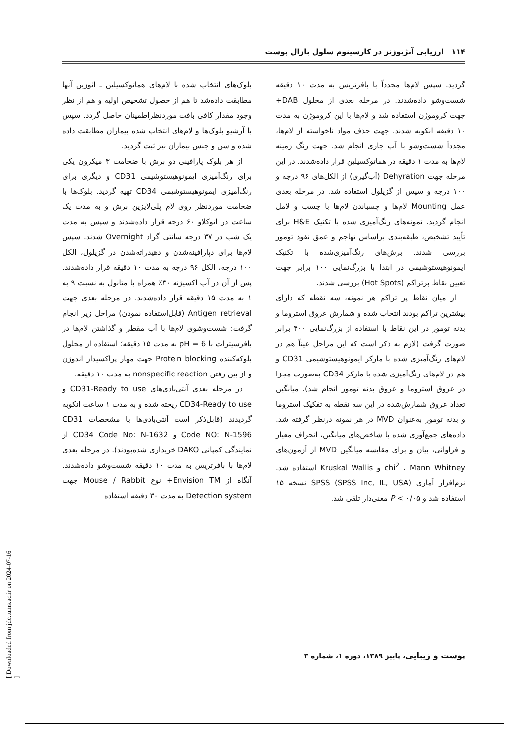۱۱۴ ارزیابی آنژیوژنز در کارسینوم سلول بازال پوست
بلوک‌های انتخاب شده با لام‌های هماتوکسیلین ـ ائوزین آنها مطابقت داده‌شد تا هم از حصول تشخیص اولیه و هم از نظر وجود مقدار کافی بافت موردنظراطمینان حاصل گردد. سپس با آرشیو بلوک‌ها و لام‌های انتخاب شده بیماران مطابقت داده شده و سن و جنس بیماران نیز ثبت گردید.
از هر بلوک پارافینی دو برش با ضخامت ۳ میکرون یکی برای رنگ‌آمیزی ایمونوهیستوشیمی CD31 و دیگری برای رنگ‌آمیزی ایمونوهیستوشیمی CD34 تهیه گردید. بلوک‌ها با ضخامت موردنظر روی لام پلی‌لایزین برش و به مدت یک ساعت در اتوکلاو ۶۰ درجه قرار داده‌شدند و سپس به مدت یک شب در ۳۷ درجه سانتی گراد Overnight شدند. سپس لام‌ها برای دپارافینه‌شدن و دهیدراته‌شدن در گزیلول، الکل ۱۰۰ درجه، الکل ۹۶ درجه به مدت ۱۰ دقیقه قرار داده‌شدند. پس از آن در آب اکسیژنه ۳۰٪ همراه با متانول به نسبت ۹ به ۱ به مدت ۱۵ دقیقه قرار داده‌شدند. در مرحله بعدی جهت Antigen retrieval (قابل‌استفاده نمودن) مراحل زیر انجام گرفت: شست‌وشوی لام‌ها با آب مقطر و گذاشتن لام‌ها در بافرسیترات با pH = 6 به مدت ۱۵ دقیقه؛ استفاده از محلول بلوکه‌کننده Protein blocking جهت مهار پراکسیداز اندوژن و از بین رفتن nonspecific reaction به مدت ۱۰ دقیقه.
در مرحله بعدی آنتی‌بادی‌های CD31-Ready to use و CD34-Ready to use ریخته شده و به مدت ۱ ساعت انکوبه گردیدند (قابل‌ذکر است آنتی‌بادی‌ها با مشخصات CD31 Code NO: N-1596 و CD34 Code No: N-1632 از نمایندگی کمپانی DAKO خریداری شده‌بودند). در مرحله بعدی لام‌ها با بافرتریس به مدت ۱۰ دقیقه شست‌وشو داده‌شدند. آنگاه از Envision TM+ نوع Mouse / Rabbit جهت Detection system به مدت ۳۰ دقیقه استفاده
گردید. سپس لام‌ها مجدداً با بافرتریس به مدت ۱۰ دقیقه شست‌وشو داده‌شدند. در مرحله بعدی از محلول DAB+ جهت کروموژن استفاده شد و لام‌ها با این کروموژن به مدت ۱۰ دقیقه انکوبه شدند. جهت حذف مواد ناخواسته از لام‌ها، مجدداً شست‌وشو با آب جاری انجام شد. جهت رنگ زمینه لام‌ها به مدت ۱ دقیقه در هماتوکسیلین قرار داده‌شدند. در این مرحله جهت Dehyration (آب‌گیری) از الکل‌های ۹۶ درجه و ۱۰۰ درجه و سپس از گزیلول استفاده شد. در مرحله بعدی عمل Mounting لام‌ها و چسباندن لام‌ها با چسب و لامل انجام گردید. نمونه‌های رنگ‌آمیزی شده با تکنیک H&E برای تأیید تشخیص، طبقه‌بندی براساس تهاجم و عمق نفوذ تومور بررسی شدند. برش‌های رنگ‌آمیزی‌شده با تکنیک ایمونوهیستوشیمی در ابتدا با بزرگ‌نمایی ۱۰۰ برابر جهت تعیین نقاط پرتراکم (Hot Spots) بررسی شدند.
از میان نقاط پر تراکم هر نمونه، سه نقطه که دارای بیشترین تراکم بودند انتخاب شده و شمارش عروق استروما و بدنه تومور در این نقاط با استفاده از بزرگ‌نمایی ۴۰۰ برابر صورت گرفت (لازم به ذکر است که این مراحل عیناً هم در لام‌های رنگ‌آمیزی شده با مارکر ایمونوهیستوشیمی CD31 و هم در لام‌های رنگ‌آمیزی شده با مارکر CD34 به‌صورت مجزا در عروق استروما و عروق بدنه تومور انجام شد). میانگین تعداد عروق شمارش‌شده در این سه نقطه به تفکیک استروما و بدنه تومور به‌عنوان MVD در هر نمونه درنظر گرفته شد. داده‌های جمع‌آوری شده با شاخص‌های میانگین، انحراف معیار و فراوانی، بیان و برای مقایسه میانگین MVD از آزمون‌های chi<sup>2</sup> ، Mann Whitney و Kruskal Wallis استفاده شد. نرم‌افزار آماری SPSS (SPSS Inc, IL, USA) نسخه ۱۵ استفاده شد و P < ۰/۰۵ معنی‌دار تلقی شد.
پوست و زیبایی، پاییز ۱۳۸۹، دوره ۱، شماره ۳
[ Downloaded from jdc.tums.ac.ir on 2024-07-16 ]